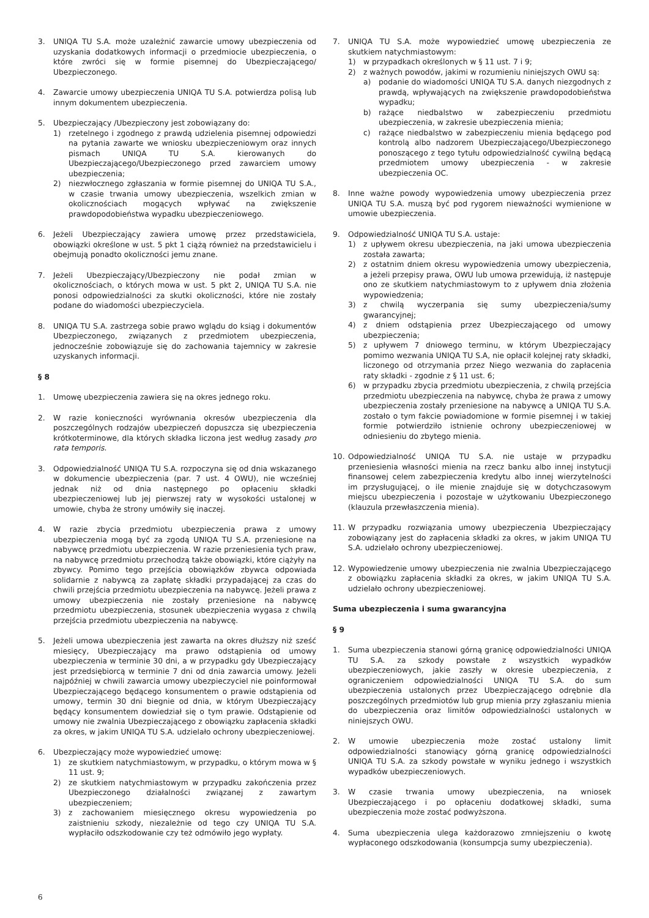3. UNIQA TU S.A. może uzależnić zawarcie umowy ubezpieczenia od uzyskania dodatkowych informacji o przedmiocie ubezpieczenia, o które zwróci się w formie pisemnej do Ubezpieczającego/ Ubezpieczonego.
4. Zawarcie umowy ubezpieczenia UNIQA TU S.A. potwierdza polisą lub innym dokumentem ubezpieczenia.
5. Ubezpieczający /Ubezpieczony jest zobowiązany do:
1) rzetelnego i zgodnego z prawdą udzielenia pisemnej odpowiedzi na pytania zawarte we wniosku ubezpieczeniowym oraz innych pismach UNIQA TU S.A. kierowanych do Ubezpieczającego/Ubezpieczonego przed zawarciem umowy ubezpieczenia;
2) niezwłocznego zgłaszania w formie pisemnej do UNIQA TU S.A., w czasie trwania umowy ubezpieczenia, wszelkich zmian w okolicznościach mogących wpływać na zwiększenie prawdopodobieństwa wypadku ubezpieczeniowego.
6. Jeżeli Ubezpieczający zawiera umowę przez przedstawiciela, obowiązki określone w ust. 5 pkt 1 ciążą również na przedstawicielu i obejmują ponadto okoliczności jemu znane.
7. Jeżeli Ubezpieczający/Ubezpieczony nie podał zmian w okolicznościach, o których mowa w ust. 5 pkt 2, UNIQA TU S.A. nie ponosi odpowiedzialności za skutki okoliczności, które nie zostały podane do wiadomości ubezpieczyciela.
8. UNIQA TU S.A. zastrzega sobie prawo wglądu do ksiąg i dokumentów Ubezpieczonego, związanych z przedmiotem ubezpieczenia, jednocześnie zobowiązuje się do zachowania tajemnicy w zakresie uzyskanych informacji.
§ 8
1. Umowę ubezpieczenia zawiera się na okres jednego roku.
2. W razie konieczności wyrównania okresów ubezpieczenia dla poszczególnych rodzajów ubezpieczeń dopuszcza się ubezpieczenia krótkoterminowe, dla których składka liczona jest według zasady pro rata temporis.
3. Odpowiedzialność UNIQA TU S.A. rozpoczyna się od dnia wskazanego w dokumencie ubezpieczenia (par. 7 ust. 4 OWU), nie wcześniej jednak niż od dnia następnego po opłaceniu składki ubezpieczeniowej lub jej pierwszej raty w wysokości ustalonej w umowie, chyba że strony umówiły się inaczej.
4. W razie zbycia przedmiotu ubezpieczenia prawa z umowy ubezpieczenia mogą być za zgodą UNIQA TU S.A. przeniesione na nabywcę przedmiotu ubezpieczenia. W razie przeniesienia tych praw, na nabywcę przedmiotu przechodzą także obowiązki, które ciążyły na zbywcy. Pomimo tego przejścia obowiązków zbywca odpowiada solidarnie z nabywcą za zapłatę składki przypadającej za czas do chwili przejścia przedmiotu ubezpieczenia na nabywcę. Jeżeli prawa z umowy ubezpieczenia nie zostały przeniesione na nabywcę przedmiotu ubezpieczenia, stosunek ubezpieczenia wygasa z chwilą przejścia przedmiotu ubezpieczenia na nabywcę.
5. Jeżeli umowa ubezpieczenia jest zawarta na okres dłuższy niż sześć miesięcy, Ubezpieczający ma prawo odstąpienia od umowy ubezpieczenia w terminie 30 dni, a w przypadku gdy Ubezpieczający jest przedsiębiorcą w terminie 7 dni od dnia zawarcia umowy. Jeżeli najpóźniej w chwili zawarcia umowy ubezpieczyciel nie poinformował Ubezpieczającego będącego konsumentem o prawie odstąpienia od umowy, termin 30 dni biegnie od dnia, w którym Ubezpieczający będący konsumentem dowiedział się o tym prawie. Odstąpienie od umowy nie zwalnia Ubezpieczającego z obowiązku zapłacenia składki za okres, w jakim UNIQA TU S.A. udzielało ochrony ubezpieczeniowej.
6. Ubezpieczający może wypowiedzieć umowę:
1) ze skutkiem natychmiastowym, w przypadku, o którym mowa w § 11 ust. 9;
2) ze skutkiem natychmiastowym w przypadku zakończenia przez Ubezpieczonego działalności związanej z zawartym ubezpieczeniem;
3) z zachowaniem miesięcznego okresu wypowiedzenia po zaistnieniu szkody, niezależnie od tego czy UNIQA TU S.A. wypłaciło odszkodowanie czy też odmówiło jego wypłaty.
7. UNIQA TU S.A. może wypowiedzieć umowę ubezpieczenia ze skutkiem natychmiastowym:
1) w przypadkach określonych w § 11 ust. 7 i 9;
2) z ważnych powodów, jakimi w rozumieniu niniejszych OWU są:
a) podanie do wiadomości UNIQA TU S.A. danych niezgodnych z prawdą, wpływających na zwiększenie prawdopodobieństwa wypadku;
b) rażące niedbalstwo w zabezpieczeniu przedmiotu ubezpieczenia, w zakresie ubezpieczenia mienia;
c) rażące niedbalstwo w zabezpieczeniu mienia będącego pod kontrolą albo nadzorem Ubezpieczającego/Ubezpieczonego ponoszącego z tego tytułu odpowiedzialność cywilną będącą przedmiotem umowy ubezpieczenia - w zakresie ubezpieczenia OC.
8. Inne ważne powody wypowiedzenia umowy ubezpieczenia przez UNIQA TU S.A. muszą być pod rygorem nieważności wymienione w umowie ubezpieczenia.
9. Odpowiedzialność UNIQA TU S.A. ustaje:
1) z upływem okresu ubezpieczenia, na jaki umowa ubezpieczenia została zawarta;
2) z ostatnim dniem okresu wypowiedzenia umowy ubezpieczenia, a jeżeli przepisy prawa, OWU lub umowa przewidują, iż następuje ono ze skutkiem natychmiastowym to z upływem dnia złożenia wypowiedzenia;
3) z chwilą wyczerpania się sumy ubezpieczenia/sumy gwarancyjnej;
4) z dniem odstąpienia przez Ubezpieczającego od umowy ubezpieczenia;
5) z upływem 7 dniowego terminu, w którym Ubezpieczający pomimo wezwania UNIQA TU S.A, nie opłacił kolejnej raty składki, liczonego od otrzymania przez Niego wezwania do zapłacenia raty składki - zgodnie z § 11 ust. 6;
6) w przypadku zbycia przedmiotu ubezpieczenia, z chwilą przejścia przedmiotu ubezpieczenia na nabywcę, chyba że prawa z umowy ubezpieczenia zostały przeniesione na nabywcę a UNIQA TU S.A. zostało o tym fakcie powiadomione w formie pisemnej i w takiej formie potwierdziło istnienie ochrony ubezpieczeniowej w odniesieniu do zbytego mienia.
10. Odpowiedzialność UNIQA TU S.A. nie ustaje w przypadku przeniesienia własności mienia na rzecz banku albo innej instytucji finansowej celem zabezpieczenia kredytu albo innej wierzytelności im przysługującej, o ile mienie znajduje się w dotychczasowym miejscu ubezpieczenia i pozostaje w użytkowaniu Ubezpieczonego (klauzula przewłaszczenia mienia).
11. W przypadku rozwiązania umowy ubezpieczenia Ubezpieczający zobowiązany jest do zapłacenia składki za okres, w jakim UNIQA TU S.A. udzielało ochrony ubezpieczeniowej.
12. Wypowiedzenie umowy ubezpieczenia nie zwalnia Ubezpieczającego z obowiązku zapłacenia składki za okres, w jakim UNIQA TU S.A. udzielało ochrony ubezpieczeniowej.
Suma ubezpieczenia i suma gwarancyjna
§ 9
1. Suma ubezpieczenia stanowi górną granicę odpowiedzialności UNIQA TU S.A. za szkody powstałe z wszystkich wypadków ubezpieczeniowych, jakie zaszły w okresie ubezpieczenia, z ograniczeniem odpowiedzialności UNIQA TU S.A. do sum ubezpieczenia ustalonych przez Ubezpieczającego odrębnie dla poszczególnych przedmiotów lub grup mienia przy zgłaszaniu mienia do ubezpieczenia oraz limitów odpowiedzialności ustalonych w niniejszych OWU.
2. W umowie ubezpieczenia może zostać ustalony limit odpowiedzialności stanowiący górną granicę odpowiedzialności UNIQA TU S.A. za szkody powstałe w wyniku jednego i wszystkich wypadków ubezpieczeniowych.
3. W czasie trwania umowy ubezpieczenia, na wniosek Ubezpieczającego i po opłaceniu dodatkowej składki, suma ubezpieczenia może zostać podwyższona.
4. Suma ubezpieczenia ulega każdorazowo zmniejszeniu o kwotę wypłaconego odszkodowania (konsumpcja sumy ubezpieczenia).
6